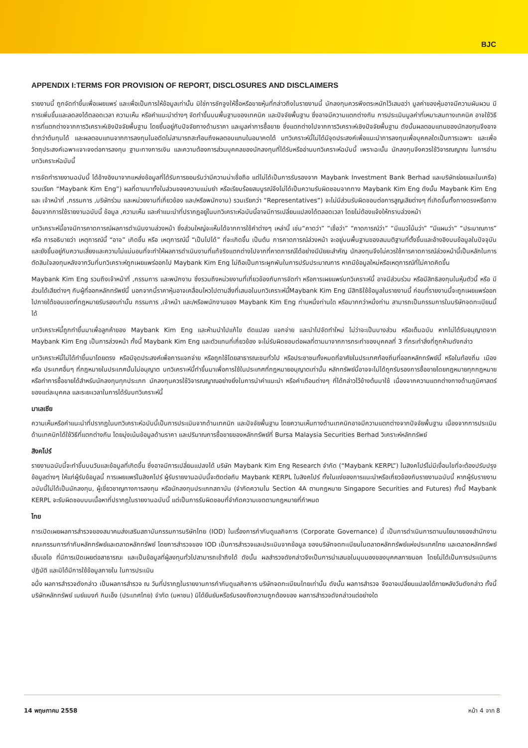BJC
APPENDIX I:TERMS FOR PROVISION OF REPORT, DISCLOSURES AND DISCLAIMERS
รายงานนี้ ถูกจัดทำขึ้นเพื่อเผยแพร่ และเพื่อเป็นการให้ข้อมูลเท่านั้น มิใช่การชักจูงให้ซื้อหรือขายหุ้นที่กล่าวถึงในรายงานนี้ นักลงทุนควรพึงตระหนักไว้เสมอว่า มูลค่าของหุ้นอาจมีความผันผวน มีการเพิ่มขึ้นและลดลงได้ตลอดเวลา ความเห็น หรือคำแนะนำต่างๆ จัดทำขึ้นบนพื้นฐานของเทคนิค และปัจจัยพื้นฐาน ซึ่งอาจมีความแตกต่างกัน การประเมินมูลค่าที่เหมาะสมทางเทคนิค อาจใช้วิธีการที่แตกต่างจากการวิเคราะห์เชิงปัจจัยพื้นฐาน โดยขึ้นอยู่กับปัจจัยทางด้านราคา และมูลค่าการซื้อขาย ซึ่งแตกต่างไปจากการวิเคราะห์เชิงปัจจัยพื้นฐาน ดังนั้นผลตอบแทนของนักลงทุนจึงอาจต่ำกว่าต้นทุนได้ และผลตอบแทนจากการลงทุนในอดีตไม่สามารถสะท้อนถึงผลตอบแทนในอนาคตได้ บทวิเคราะห์นี้ไม่ได้มีจุดประสงค์เพื่อแนะนำการลงทุนเพื่อบุคคลใดเป็นการเฉพาะ และเพื่อวัตถุประสงค์เฉพาะเจาะจงต่อการลงทุน ฐานะทางการเงิน และความต้องการส่วนบุคคลของนักลงทุนที่ได้รับหรืออ่านบทวิเคราะห์ฉบับนี้ เพราะฉะนั้น นักลงทุนจึงควรใช้วิจารณญาณ ในการอ่านบทวิเคราะห์ฉบับนี้
การจัดทำรายงานฉบับนี้ ได้อ้างอิงมาจากแหล่งข้อมูลที่ได้รับการยอมรับว่ามีความน่าเชื่อถือ แต่ไม่ได้เป็นการรับรองจาก Maybank Investment Bank Berhad และบริษัทย่อยและในเครือ) รวมเรียก “Maybank Kim Eng”) ผลที่ตามมาทั้งในส่วนของความแม่นยำ หรือเรียบร้อยสมบูรณ์จึงไม่ได้เป็นความรับผิดชอบจากทาง Maybank Kim Eng ดังนั้น Maybank Kim Eng และ เจ้าหน้าที่ ,กรรมการ ,บริษัทร่วม และหน่วยงานที่เกี่ยวข้อง และ/หรือพนักงาน) รวมเรียกว่า “Representatives”) จะไม่มีส่วนรับผิดชอบต่อการสูญเสียต่างๆ ที่เกิดขึ้นทั้งทางตรงหรือทางอ้อมจากการใช้รายงานฉบับนี้ ข้อมูล ,ความเห็น และคำแนะนำที่ปรากฏอยู่ในบทวิเคราะห์ฉบับนี้อาจมีการเปลี่ยนแปลงได้ตลอดเวลา โดยไม่ต้องแจ้งให้ทราบล่วงหน้า
บทวิเคราะห์นี้อาจมีการคาดการณ์ผลการดำเนินงานล่วงหน้า ซึ่งส่วนใหญ่จะเห็นได้จากการใช้คำต่างๆ เหล่านี้ เช่น“คาดว่า” “เชื่อว่า” “คาดการณ์ว่า” “มีแนวโน้มว่า” “มีแผนว่า” “ประมาณการ” หรือ การอธิบายว่า เหตุการณ์นี้ “อาจ” เกิดขึ้น หรือ เหตุการณ์นี้ “เป็นไปได้” ที่จะเกิดขึ้น เป็นต้น การคาดการณ์ล่วงหน้า จะอยู่บนพื้นฐานของสมมติฐานที่ตั้งขึ้นและอ้างอิงบนข้อมูลในปัจจุบัน และยังขึ้นอยู่กับความเสี่ยงและความไม่แน่นอนที่จะทำให้ผลการดำเนินงานที่แท้จริงแตกต่างไปจากที่คาดการณ์ได้อย่างมีนัยยะสำคัญ นักลงทุนจึงไม่ควรใช้การคาดการณ์ล่วงหน้านี้เป็นหลักในการตัดสินใจลงทุนหลังจากวันที่บทวิเคราะห์ถูกเผยแพร่ออกไป Maybank Kim Eng ไม่ถือเป็นภาระผูกพันในการปรับประมาณการ หากมีข้อมูลใหม่หรือเหตุการณ์ที่ไม่คาดคิดขึ้น
Maybank Kim Eng รวมถึงเจ้าหน้าที่ ,กรรมการ และพนักงาน ซึ่งรวมถึงหน่วยงานที่เกี่ยวข้องกับการจัดทำ หรือการเผยแพร่บทวิเคราะห์นี้ อาจมีส่วนร่วม หรือมีสิทธิลงทุนในหุ้นตัวนี้ หรือ มีส่วนได้เสียต่างๆ กับผู้ที่ออกหลักทรัพย์นี้ นอกจากนี้ราคาหุ้นอาจเคลื่อนไหวไปตามสิ่งที่เสนอในบทวิเคราะห์นี้Maybank Kim Eng มีสิทธิใช้ข้อมูลในรายงานนี้ ก่อนที่รายงานนี้จะถูกเผยแพร่ออกไปภายใต้ขอบเขตที่กฎหมายรับรองเท่านั้น กรรมการ ,เจ้าหน้า และ/หรือพนักงานของ Maybank Kim Eng ท่านหนึ่งท่านใด หรือมากกว่าหนึ่งท่าน สามารถเป็นกรรมการในบริษัทจดทะเบียนนี้ได้
บทวิเคราะห์นี้ถูกทำขึ้นมาเพื่อลูกค้าของ Maybank Kim Eng และห้ามนำไปแก้ไข ดัดแปลง แจกจ่าย และนำไปจัดทำใหม่ ไม่ว่าจะเป็นบางส่วน หรือเต็มฉบับ หากไม่ได้รับอนุญาตจาก Maybank Kim Eng เป็นการล่วงหน้า ทั้งนี้ Maybank Kim Eng และตัวแทนที่เกี่ยวข้อง จะไม่รับผิดชอบต่อผลที่ตามมาจากการกระทำของบุคคลที่ 3 ที่กระทำสิ่งที่ถูกห้ามดังกล่าว
บทวิเคราะห์นี้ไม่ได้ทำขึ้นมาโดยตรง หรือมีจุดประสงค์เพื่อการแจกจ่าย หรือถูกใช้โดยสาธารณะชนทั่วไป หรือประชาชนทั้งหมดที่อาศัยในประเทศท้องถิ่นที่ออกหลักทรัพย์นี้ หรือในท้องถิ่น เมือง หรือ ประเทศอื่นๆ ที่กฎหมายในประเทศนั้นไม่อนุญาต บทวิเคราะห์นี้ทำขึ้นมาเพื่อการใช้ในประเทศที่กฎหมายอนุญาตเท่านั้น หลักทรัพย์นี้อาจจะไม่ได้ถูกรับรองการซื้อขายโดยกฎหมายทุกกฎหมาย หรือทำการซื้อขายได้สำหรับนักลงทุนทุกประเภท นักลงทุนควรใช้วิจารณญาณอย่างยิ่งในการนำคำแนะนำ หรือคำเตือนต่างๆ ที่ได้กล่าวไว้ข้างต้นมาใช้ เนื่องจากความแตกต่างทางด้านภูมิศาสตร์ของแต่ละบุคคล และระยะเวลาในการได้รับบทวิเคราะห์นี้
มาเลเซีย
ความเห็นหรือคำแนะนำที่ปรากฏในบทวิเคราะห์ฉบับนี้เป็นการประเมินจากด้านเทคนิก และปัจจัยพื้นฐาน โดยความเห็นทางด้านเทคนิกอาจมีความแตกต่างจากปัจจัยพื้นฐาน เนื่องจากการประเมินด้านเทคนิกได้ใช้วิธีที่แตกต่างกัน โดยมุ่งเน้นข้อมูลด้านราคา และปริมาณการซื้อขายของหลักทรัพย์ที่ Bursa Malaysia Securities Berhad วิเคราะห์หลักทรัพย์
สิงคโปร์
รายงานฉบับนี้จะทำขึ้นบนวันและข้อมูลที่เกิดขึ้น ซึ่งอาจมีการเปลี่ยนแปลงได้ บริษัท Maybank Kim Eng Research จำกัด (“Maybank KERPL”) ในสิงคโปร์ไม่มีเงื่อนไขที่จะต้องปรับปรุงข้อมูลต่างๆ ให้แก่ผู้รับข้อมูลนี้ การเผยแพร่ในสิงคโปร์ ผู้รับรายงานฉบับนี้จะติดต่อกับ Maybank KERPL ในสิงคโปร์ ทั้งในแง่ของการแนะนำหรือเกี่ยวข้องกับรายงานฉบับนี้ หากผู้รับรายงานฉบับนี้ไม่ได้เป็นนักลงทุน, ผู้เชี่ยวชาญทางการลงทุน หรือนักลงทุนประเภทสถาบัน (จำกัดความใน Section 4A ตามกฎหมาย Singapore Securities and Futures) ทั้งนี้ Maybank KERPL จะรับผิดชอบบนเนื้อหาที่ปรากฏในรายงานฉบับนี้ แต่เป็นการรับผิดชอบที่จำกัดความเขตตามกฎหมายที่กำหนด
ไทย
การเปิดเผยผลการสำรวจของสมาคมส่งเสริมสถาบันกรรมการบริษัทไทย (IOD) ในเรื่องการกำกับดูแลกิจการ (Corporate Governance) นี้ เป็นการดำเนินการตามนโยบายของสำนักงานคณะกรรมการกำกับหลักทรัพย์และตลาดหลักทรัพย์ โดยการสำรวจของ IOD เป็นการสำรวจและประเมินจากข้อมูล ของบริษัทจดทะเบียนในตลาดหลักทรัพย์แห่งประเทศไทย และตลาดหลักทรัพย์ เอ็มเอไอ ที่มีการเปิดเผยต่อสาธารณะ และเป็นข้อมูลที่ผู้ลงทุนทั่วไปสามารถเข้าถึงได้ ดังนั้น ผลสำรวจดังกล่าวจึงเป็นการนำเสนอในมุมมองของบุคคลภายนอก โดยไม่ได้เป็นการประเมินการปฏิบัติ และมิได้มีการใช้ข้อมูลภายใน ในการประเมิน
อนึ่ง ผลการสำรวจดังกล่าว เป็นผลการสำรวจ ณ วันที่ปรากฏในรายงานการกำกับดูแลกิจการ บริษัทจดทะเบียนไทยเท่านั้น ดังนั้น ผลการสำรวจ จึงอาจเปลี่ยนแปลงได้ภายหลังวันดังกล่าว ทั้งนี้ บริษัทหลักทรัพย์ เมย์แบงก์ กิมเอ็ง (ประเทศไทย) จำกัด (มหาชน) มิได้ยืนยันหรือรับรองถึงความถูกต้องของ ผลการสำรวจดังกล่าวแต่อย่างใด
14 พฤษภาคม 2558 หน้า 4 จาก 8